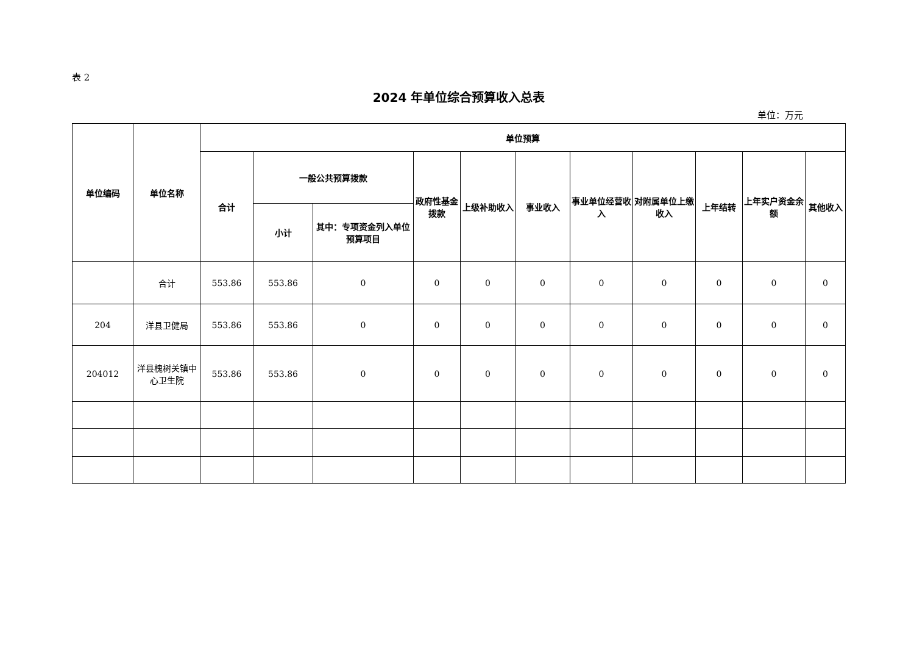表 2
2024 年单位综合预算收入总表
单位：万元
| 单位编码 | 单位名称 | 单位预算 | | | | | | | | | | |
| --- | --- | --- | --- | --- | --- | --- | --- | --- | --- | --- | --- | --- |
| | | 合计 | 一般公共预算拨款 | | 政府性基金拨款 | 上级补助收入 | 事业收入 | 事业单位经营收入 | 对附属单位上缴收入 | 上年结转 | 上年实户资金余额 | 其他收入 |
| | | | 小计 | 其中：专项资金列入单位预算项目 | | | | | | | | |
| | 合计 | 553.86 | 553.86 | 0 | 0 | 0 | 0 | 0 | 0 | 0 | 0 | 0 |
| 204 | 洋县卫健局 | 553.86 | 553.86 | 0 | 0 | 0 | 0 | 0 | 0 | 0 | 0 | 0 |
| 204012 | 洋县槐树关镇中心卫生院 | 553.86 | 553.86 | 0 | 0 | 0 | 0 | 0 | 0 | 0 | 0 | 0 |